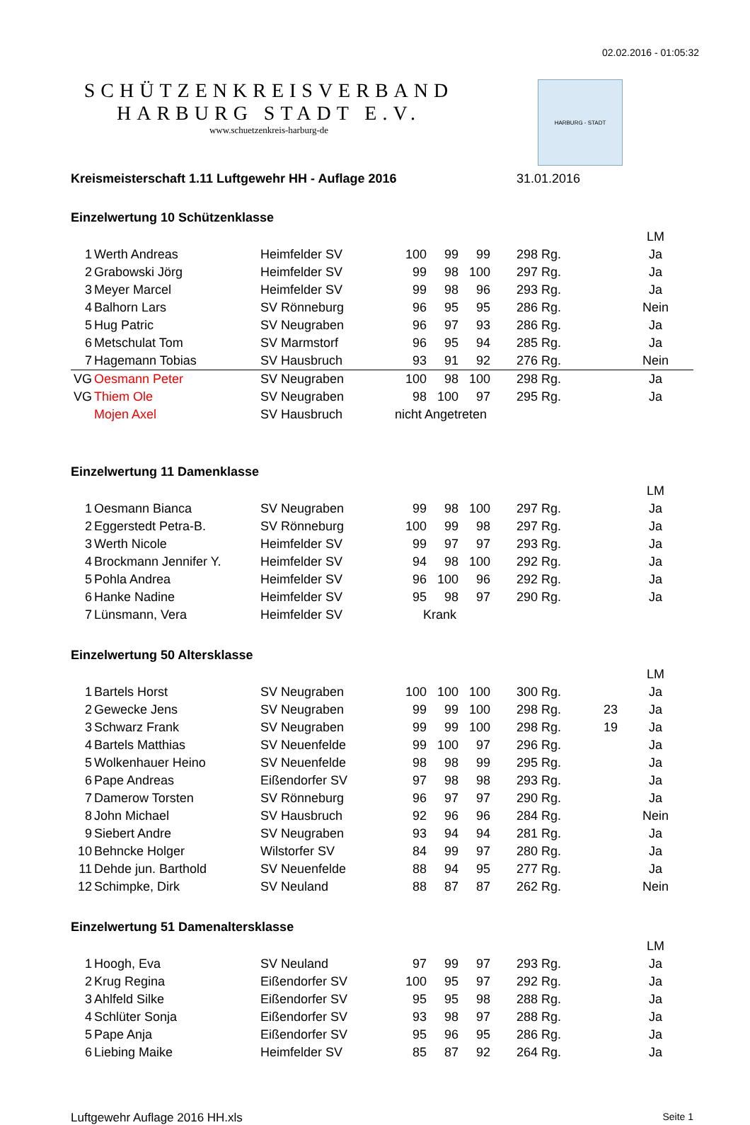02.02.2016 - 01:05:32
SCHÜTZENKREISVERBAND
HARBURG STADT E.V.
www.schuetzenkreis-harburg-de
HARBURG - STADT
Kreismeisterschaft 1.11 Luftgewehr HH - Auflage 2016 31.01.2016
Einzelwertung 10 Schützenklasse
| | | | | | | | | | LM |
| 1 | Werth Andreas | Heimfelder SV | 100 | 99 | 99 | 298 Rg. | | | Ja |
| 2 | Grabowski Jörg | Heimfelder SV | 99 | 98 | 100 | 297 Rg. | | | Ja |
| 3 | Meyer Marcel | Heimfelder SV | 99 | 98 | 96 | 293 Rg. | | | Ja |
| 4 | Balhorn Lars | SV Rönneburg | 96 | 95 | 95 | 286 Rg. | | | Nein |
| 5 | Hug Patric | SV Neugraben | 96 | 97 | 93 | 286 Rg. | | | Ja |
| 6 | Metschulat Tom | SV Marmstorf | 96 | 95 | 94 | 285 Rg. | | | Ja |
| 7 | Hagemann Tobias | SV Hausbruch | 93 | 91 | 92 | 276 Rg. | | | Nein |
| VG | Oesmann Peter | SV Neugraben | 100 | 98 | 100 | 298 Rg. | | | Ja |
| VG | Thiem Ole | SV Neugraben | 98 | 100 | 97 | 295 Rg. | | | Ja |
| | Mojen Axel | SV Hausbruch | nicht Angetreten | | | | | | |
Einzelwertung 11 Damenklasse
| | | | | | | | | | LM |
| 1 | Oesmann Bianca | SV Neugraben | 99 | 98 | 100 | 297 Rg. | | | Ja |
| 2 | Eggerstedt Petra-B. | SV Rönneburg | 100 | 99 | 98 | 297 Rg. | | | Ja |
| 3 | Werth Nicole | Heimfelder SV | 99 | 97 | 97 | 293 Rg. | | | Ja |
| 4 | Brockmann Jennifer Y. | Heimfelder SV | 94 | 98 | 100 | 292 Rg. | | | Ja |
| 5 | Pohla Andrea | Heimfelder SV | 96 | 100 | 96 | 292 Rg. | | | Ja |
| 6 | Hanke Nadine | Heimfelder SV | 95 | 98 | 97 | 290 Rg. | | | Ja |
| 7 | Lünsmann, Vera | Heimfelder SV | Krank | | | | | | |
Einzelwertung 50 Altersklasse
| | | | | | | | | | LM |
| 1 | Bartels Horst | SV Neugraben | 100 | 100 | 100 | 300 Rg. | | | Ja |
| 2 | Gewecke Jens | SV Neugraben | 99 | 99 | 100 | 298 Rg. | 23 | | Ja |
| 3 | Schwarz Frank | SV Neugraben | 99 | 99 | 100 | 298 Rg. | 19 | | Ja |
| 4 | Bartels Matthias | SV Neuenfelde | 99 | 100 | 97 | 296 Rg. | | | Ja |
| 5 | Wolkenhauer Heino | SV Neuenfelde | 98 | 98 | 99 | 295 Rg. | | | Ja |
| 6 | Pape Andreas | Eißendorfer SV | 97 | 98 | 98 | 293 Rg. | | | Ja |
| 7 | Damerow Torsten | SV Rönneburg | 96 | 97 | 97 | 290 Rg. | | | Ja |
| 8 | John Michael | SV Hausbruch | 92 | 96 | 96 | 284 Rg. | | | Nein |
| 9 | Siebert Andre | SV Neugraben | 93 | 94 | 94 | 281 Rg. | | | Ja |
| 10 | Behncke Holger | Wilstorfer SV | 84 | 99 | 97 | 280 Rg. | | | Ja |
| 11 | Dehde jun. Barthold | SV Neuenfelde | 88 | 94 | 95 | 277 Rg. | | | Ja |
| 12 | Schimpke, Dirk | SV Neuland | 88 | 87 | 87 | 262 Rg. | | | Nein |
Einzelwertung 51 Damenaltersklasse
| | | | | | | | | | LM |
| 1 | Hoogh, Eva | SV Neuland | 97 | 99 | 97 | 293 Rg. | | | Ja |
| 2 | Krug Regina | Eißendorfer SV | 100 | 95 | 97 | 292 Rg. | | | Ja |
| 3 | Ahlfeld Silke | Eißendorfer SV | 95 | 95 | 98 | 288 Rg. | | | Ja |
| 4 | Schlüter Sonja | Eißendorfer SV | 93 | 98 | 97 | 288 Rg. | | | Ja |
| 5 | Pape Anja | Eißendorfer SV | 95 | 96 | 95 | 286 Rg. | | | Ja |
| 6 | Liebing Maike | Heimfelder SV | 85 | 87 | 92 | 264 Rg. | | | Ja |
Luftgewehr Auflage 2016 HH.xls Seite 1